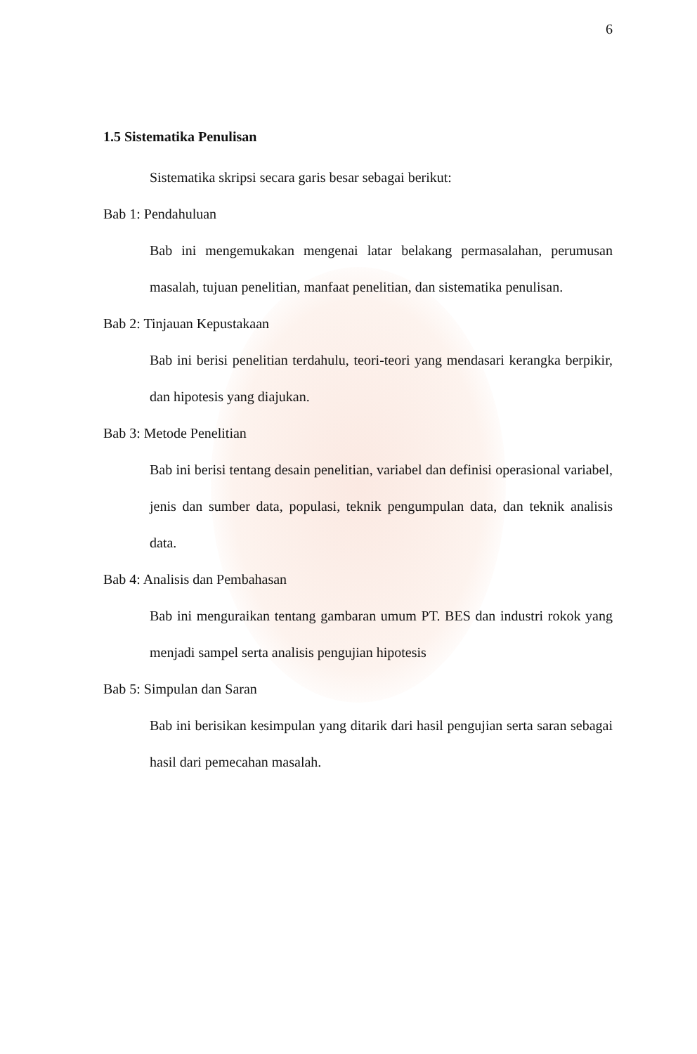6
1.5 Sistematika Penulisan
Sistematika skripsi secara garis besar sebagai berikut:
Bab 1: Pendahuluan
Bab ini mengemukakan mengenai latar belakang permasalahan, perumusan masalah, tujuan penelitian, manfaat penelitian, dan sistematika penulisan.
Bab 2: Tinjauan Kepustakaan
Bab ini berisi penelitian terdahulu, teori-teori yang mendasari kerangka berpikir, dan hipotesis yang diajukan.
Bab 3: Metode Penelitian
Bab ini berisi tentang desain penelitian, variabel dan definisi operasional variabel, jenis dan sumber data, populasi, teknik pengumpulan data, dan teknik analisis data.
Bab 4: Analisis dan Pembahasan
Bab ini menguraikan tentang gambaran umum PT. BES dan industri rokok yang menjadi sampel serta analisis pengujian hipotesis
Bab 5: Simpulan dan Saran
Bab ini berisikan kesimpulan yang ditarik dari hasil pengujian serta saran sebagai hasil dari pemecahan masalah.